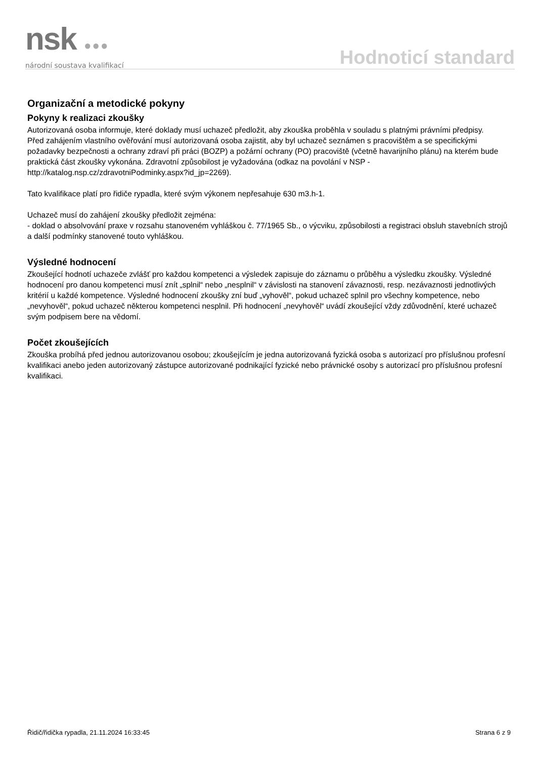nsk ●●●
národní soustava kvalifikací
Hodnoticí standard
Organizační a metodické pokyny
Pokyny k realizaci zkoušky
Autorizovaná osoba informuje, které doklady musí uchazeč předložit, aby zkouška proběhla v souladu s platnými právními předpisy.
Před zahájením vlastního ověřování musí autorizovaná osoba zajistit, aby byl uchazeč seznámen s pracovištěm a se specifickými požadavky bezpečnosti a ochrany zdraví při práci (BOZP) a požární ochrany (PO) pracoviště (včetně havarijního plánu) na kterém bude praktická část zkoušky vykonána. Zdravotní způsobilost je vyžadována (odkaz na povolání v NSP - http://katalog.nsp.cz/zdravotniPodminky.aspx?id_jp=2269).
Tato kvalifikace platí pro řidiče rypadla, které svým výkonem nepřesahuje 630 m3.h-1.
Uchazeč musí do zahájení zkoušky předložit zejména:
- doklad o absolvování praxe v rozsahu stanoveném vyhláškou č. 77/1965 Sb., o výcviku, způsobilosti a registraci obsluh stavebních strojů a další podmínky stanovené touto vyhláškou.
Výsledné hodnocení
Zkoušející hodnotí uchazeče zvlášť pro každou kompetenci a výsledek zapisuje do záznamu o průběhu a výsledku zkoušky. Výsledné hodnocení pro danou kompetenci musí znít „splnil“ nebo „nesplnil“ v závislosti na stanovení závaznosti, resp. nezávaznosti jednotlivých kritérií u každé kompetence. Výsledné hodnocení zkoušky zní buď „vyhověl“, pokud uchazeč splnil pro všechny kompetence, nebo „nevyhověl“, pokud uchazeč některou kompetenci nesplnil. Při hodnocení „nevyhověl“ uvádí zkoušející vždy zdůvodnění, které uchazeč svým podpisem bere na vědomí.
Počet zkoušejících
Zkouška probíhá před jednou autorizovanou osobou; zkoušejícím je jedna autorizovaná fyzická osoba s autorizací pro příslušnou profesní kvalifikaci anebo jeden autorizovaný zástupce autorizované podnikající fyzické nebo právnické osoby s autorizací pro příslušnou profesní kvalifikaci.
Řidič/řidička rypadla, 21.11.2024 16:33:45 Strana 6 z 9